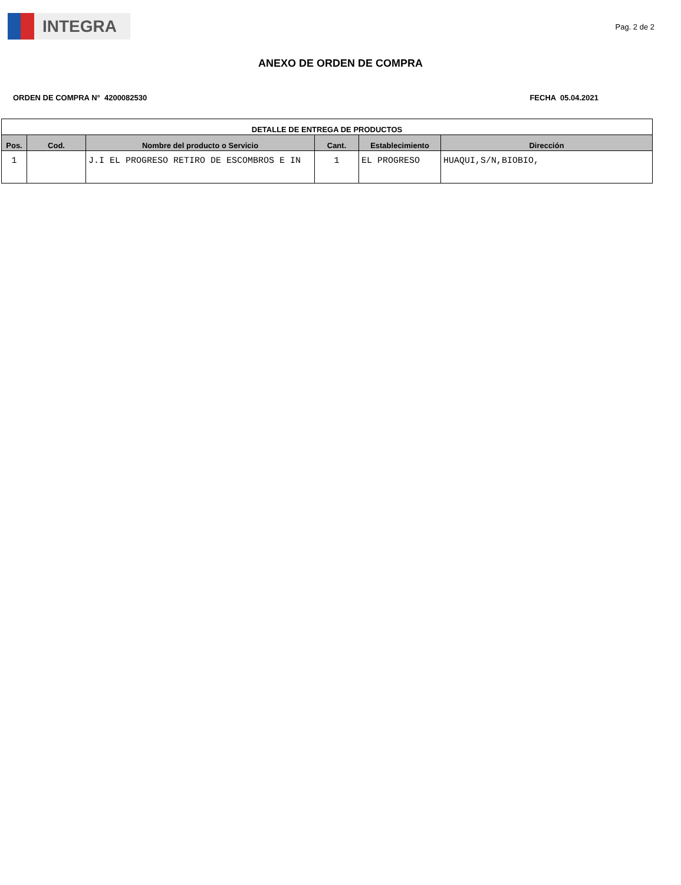INTEGRA
Pag. 2 de 2
ANEXO DE ORDEN DE COMPRA
ORDEN DE COMPRA N° 4200082530 FECHA 05.04.2021
| DETALLE DE ENTREGA DE PRODUCTOS | | | | | |
| --- | --- | --- | --- | --- | --- |
| Pos. | Cod. | Nombre del producto o Servicio | Cant. | Establecimiento | Dirección |
| 1 | | J.I EL PROGRESO RETIRO DE ESCOMBROS E IN | 1 | EL PROGRESO | HUAQUI,S/N,BIOBIO, |